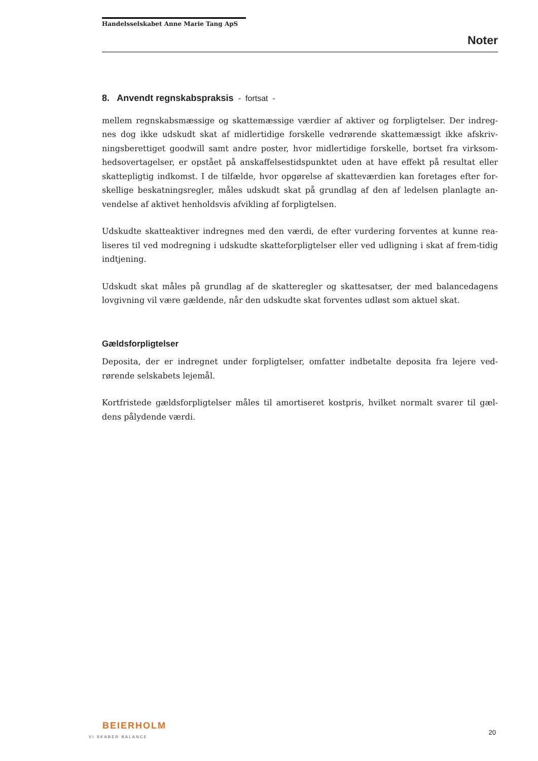Handelsselskabet Anne Marie Tang ApS
Noter
8. Anvendt regnskabspraksis - fortsat -
mellem regnskabsmæssige og skattemæssige værdier af aktiver og forpligtelser. Der indreg-nes dog ikke udskudt skat af midlertidige forskelle vedrørende skattemæssigt ikke afskriv-ningsberettiget goodwill samt andre poster, hvor midlertidige forskelle, bortset fra virksom-hedsovertagelser, er opstået på anskaffelsestidspunktet uden at have effekt på resultat eller skattepligtig indkomst. I de tilfælde, hvor opgørelse af skatteværdien kan foretages efter for-skellige beskatningsregler, måles udskudt skat på grundlag af den af ledelsen planlagte an-vendelse af aktivet henholdsvis afvikling af forpligtelsen.
Udskudte skatteaktiver indregnes med den værdi, de efter vurdering forventes at kunne rea-liseres til ved modregning i udskudte skatteforpligtelser eller ved udligning i skat af frem-tidig indtjening.
Udskudt skat måles på grundlag af de skatteregler og skattesatser, der med balancedagens lovgivning vil være gældende, når den udskudte skat forventes udløst som aktuel skat.
Gældsforpligtelser
Deposita, der er indregnet under forpligtelser, omfatter indbetalte deposita fra lejere ved-rørende selskabets lejemål.
Kortfristede gældsforpligtelser måles til amortiseret kostpris, hvilket normalt svarer til gæl-dens pålydende værdi.
BEIERHOLM
VI SKABER BALANCE
20